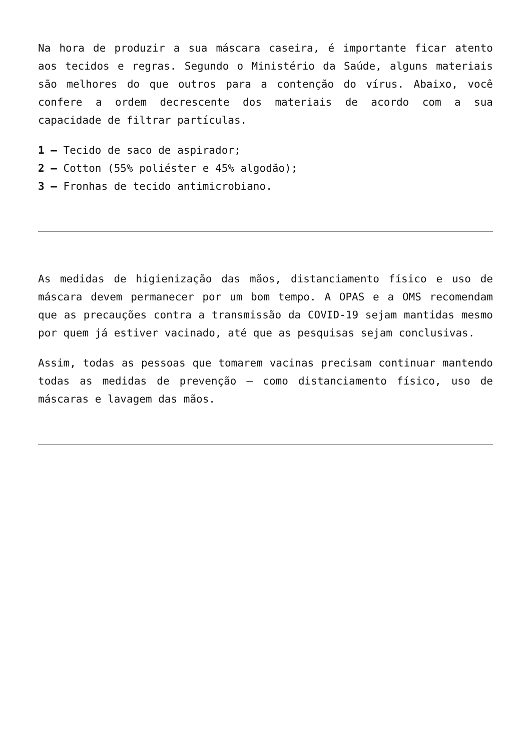Na hora de produzir a sua máscara caseira, é importante ficar atento aos tecidos e regras. Segundo o Ministério da Saúde, alguns materiais são melhores do que outros para a contenção do vírus. Abaixo, você confere a ordem decrescente dos materiais de acordo com a sua capacidade de filtrar partículas.
1 – Tecido de saco de aspirador;
2 – Cotton (55% poliéster e 45% algodão);
3 – Fronhas de tecido antimicrobiano.
As medidas de higienização das mãos, distanciamento físico e uso de máscara devem permanecer por um bom tempo. A OPAS e a OMS recomendam que as precauções contra a transmissão da COVID-19 sejam mantidas mesmo por quem já estiver vacinado, até que as pesquisas sejam conclusivas.
Assim, todas as pessoas que tomarem vacinas precisam continuar mantendo todas as medidas de prevenção – como distanciamento físico, uso de máscaras e lavagem das mãos.